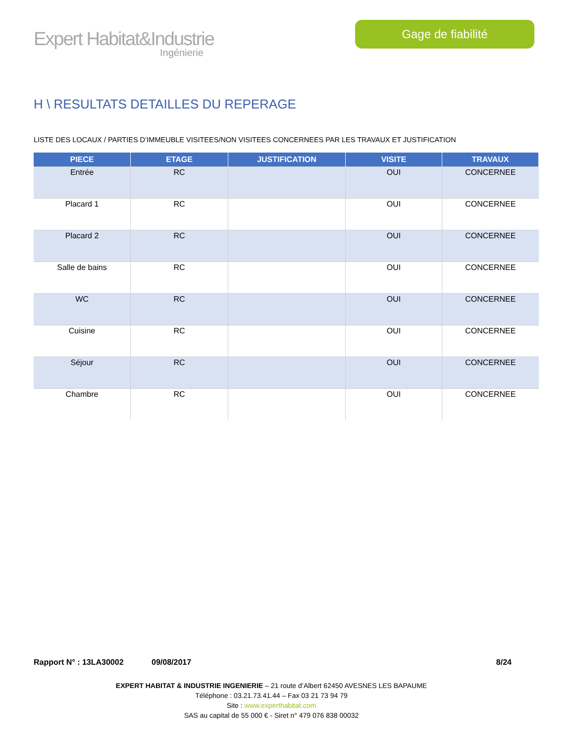Expert Habitat&Industrie
Ingénierie
Gage de fiabilité
H \ RESULTATS DETAILLES DU REPERAGE
LISTE DES LOCAUX / PARTIES D’IMMEUBLE VISITEES/NON VISITEES CONCERNEES PAR LES TRAVAUX ET JUSTIFICATION
| PIECE | ETAGE | JUSTIFICATION | VISITE | TRAVAUX |
| --- | --- | --- | --- | --- |
| Entrée | RC | | OUI | CONCERNEE |
| Placard 1 | RC | | OUI | CONCERNEE |
| Placard 2 | RC | | OUI | CONCERNEE |
| Salle de bains | RC | | OUI | CONCERNEE |
| WC | RC | | OUI | CONCERNEE |
| Cuisine | RC | | OUI | CONCERNEE |
| Séjour | RC | | OUI | CONCERNEE |
| Chambre | RC | | OUI | CONCERNEE |
Rapport N° : 13LA30002 09/08/2017 8/24
EXPERT HABITAT & INDUSTRIE INGENIERIE – 21 route d’Albert 62450 AVESNES LES BAPAUME
Téléphone : 03.21.73.41.44 – Fax 03 21 73 94 79
Site : www.experthabitat.com
SAS au capital de 55 000 € - Siret n° 479 076 838 00032